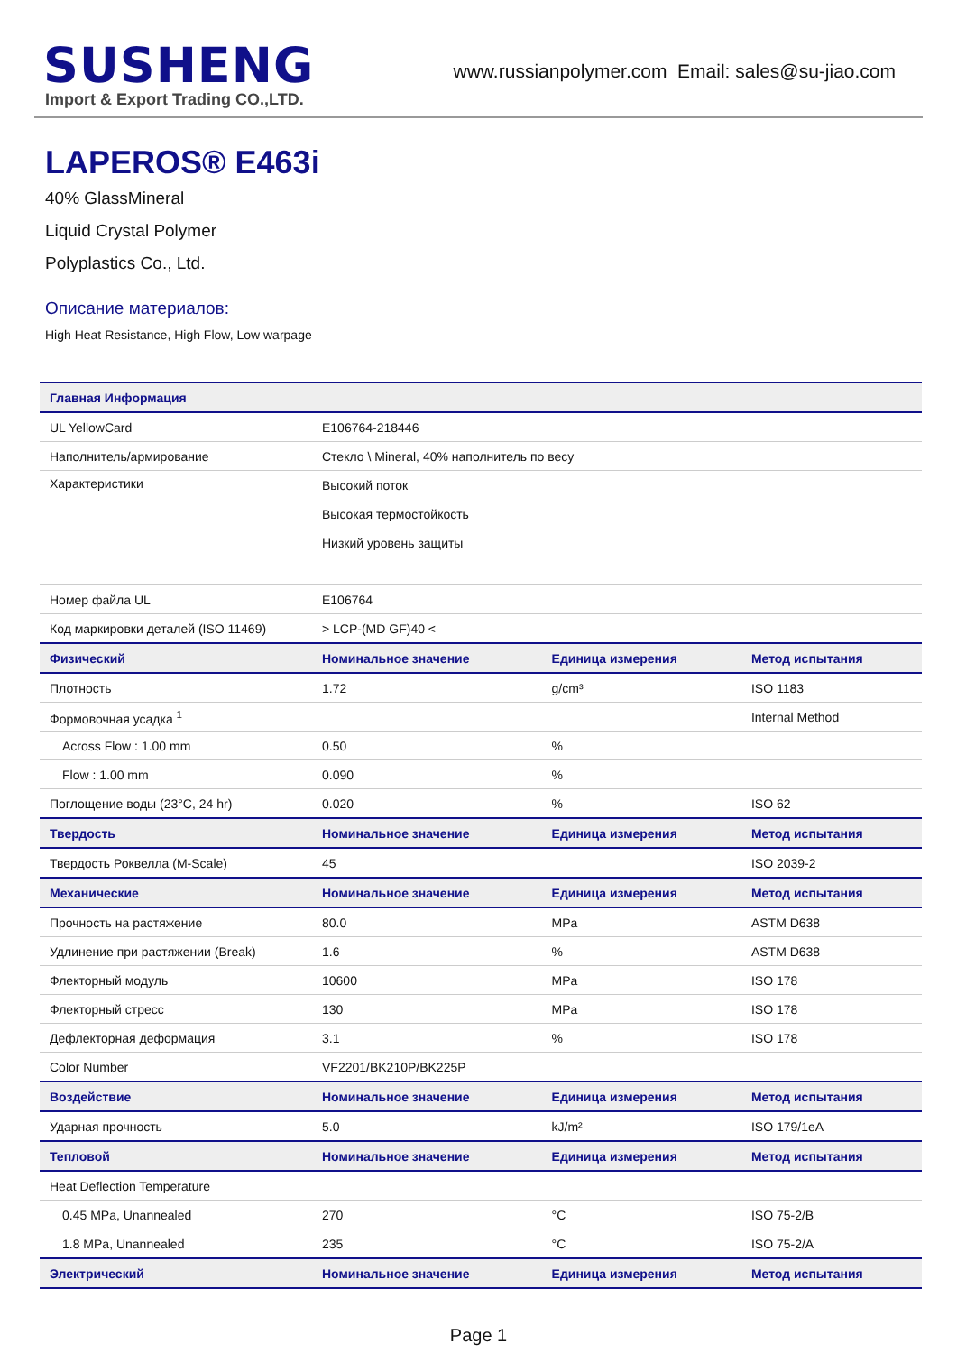SUSHENG
Import & Export Trading CO.,LTD.
www.russianpolymer.com Email: sales@su-jiao.com
LAPEROS® E463i
40% GlassMineral
Liquid Crystal Polymer
Polyplastics Co., Ltd.
Описание материалов:
High Heat Resistance, High Flow, Low warpage
| Главная Информация | | | |
| --- | --- | --- | --- |
| UL YellowCard | E106764-218446 | | |
| Наполнитель/армирование | Стекло \ Mineral, 40% наполнитель по весу | | |
| Характеристики | Высокий поток Высокая термостойкость Низкий уровень защиты | | |
| Номер файла UL | E106764 | | |
| Код маркировки деталей (ISO 11469) | > LCP-(MD GF)40 < | | |
| Физический | Номинальное значение | Единица измерения | Метод испытания |
| Плотность | 1.72 | g/cm³ | ISO 1183 |
| Формовочная усадка <sup>1</sup> | | | Internal Method |
| Across Flow : 1.00 mm | 0.50 | % | |
| Flow : 1.00 mm | 0.090 | % | |
| Поглощение воды (23°C, 24 hr) | 0.020 | % | ISO 62 |
| Твердость | Номинальное значение | Единица измерения | Метод испытания |
| Твердость Роквелла (M-Scale) | 45 | | ISO 2039-2 |
| Механические | Номинальное значение | Единица измерения | Метод испытания |
| Прочность на растяжение | 80.0 | MPa | ASTM D638 |
| Удлинение при растяжении (Break) | 1.6 | % | ASTM D638 |
| Флекторный модуль | 10600 | MPa | ISO 178 |
| Флекторный стресс | 130 | MPa | ISO 178 |
| Дефлекторная деформация | 3.1 | % | ISO 178 |
| Color Number | VF2201/BK210P/BK225P | | |
| Воздействие | Номинальное значение | Единица измерения | Метод испытания |
| Ударная прочность | 5.0 | kJ/m² | ISO 179/1eA |
| Тепловой | Номинальное значение | Единица измерения | Метод испытания |
| Heat Deflection Temperature | | | |
| 0.45 MPa, Unannealed | 270 | °C | ISO 75-2/B |
| 1.8 MPa, Unannealed | 235 | °C | ISO 75-2/A |
| Электрический | Номинальное значение | Единица измерения | Метод испытания |
Page 1